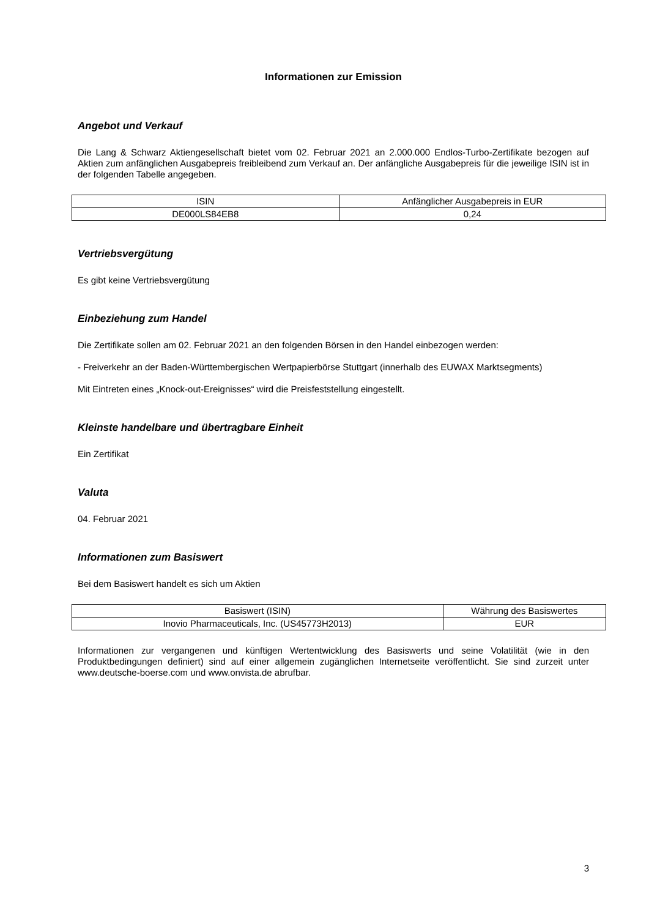Informationen zur Emission
Angebot und Verkauf
Die Lang & Schwarz Aktiengesellschaft bietet vom 02. Februar 2021 an 2.000.000 Endlos-Turbo-Zertifikate bezogen auf Aktien zum anfänglichen Ausgabepreis freibleibend zum Verkauf an. Der anfängliche Ausgabepreis für die jeweilige ISIN ist in der folgenden Tabelle angegeben.
| ISIN | Anfänglicher Ausgabepreis in EUR |
| DE000LS84EB8 | 0,24 |
Vertriebsvergütung
Es gibt keine Vertriebsvergütung
Einbeziehung zum Handel
Die Zertifikate sollen am 02. Februar 2021 an den folgenden Börsen in den Handel einbezogen werden:
- Freiverkehr an der Baden-Württembergischen Wertpapierbörse Stuttgart (innerhalb des EUWAX Marktsegments)
Mit Eintreten eines „Knock-out-Ereignisses“ wird die Preisfeststellung eingestellt.
Kleinste handelbare und übertragbare Einheit
Ein Zertifikat
Valuta
04. Februar 2021
Informationen zum Basiswert
Bei dem Basiswert handelt es sich um Aktien
| Basiswert (ISIN) | Währung des Basiswertes |
| Inovio Pharmaceuticals, Inc. (US45773H2013) | EUR |
Informationen zur vergangenen und künftigen Wertentwicklung des Basiswerts und seine Volatilität (wie in den Produktbedingungen definiert) sind auf einer allgemein zugänglichen Internetseite veröffentlicht. Sie sind zurzeit unter www.deutsche-boerse.com und www.onvista.de abrufbar.
3